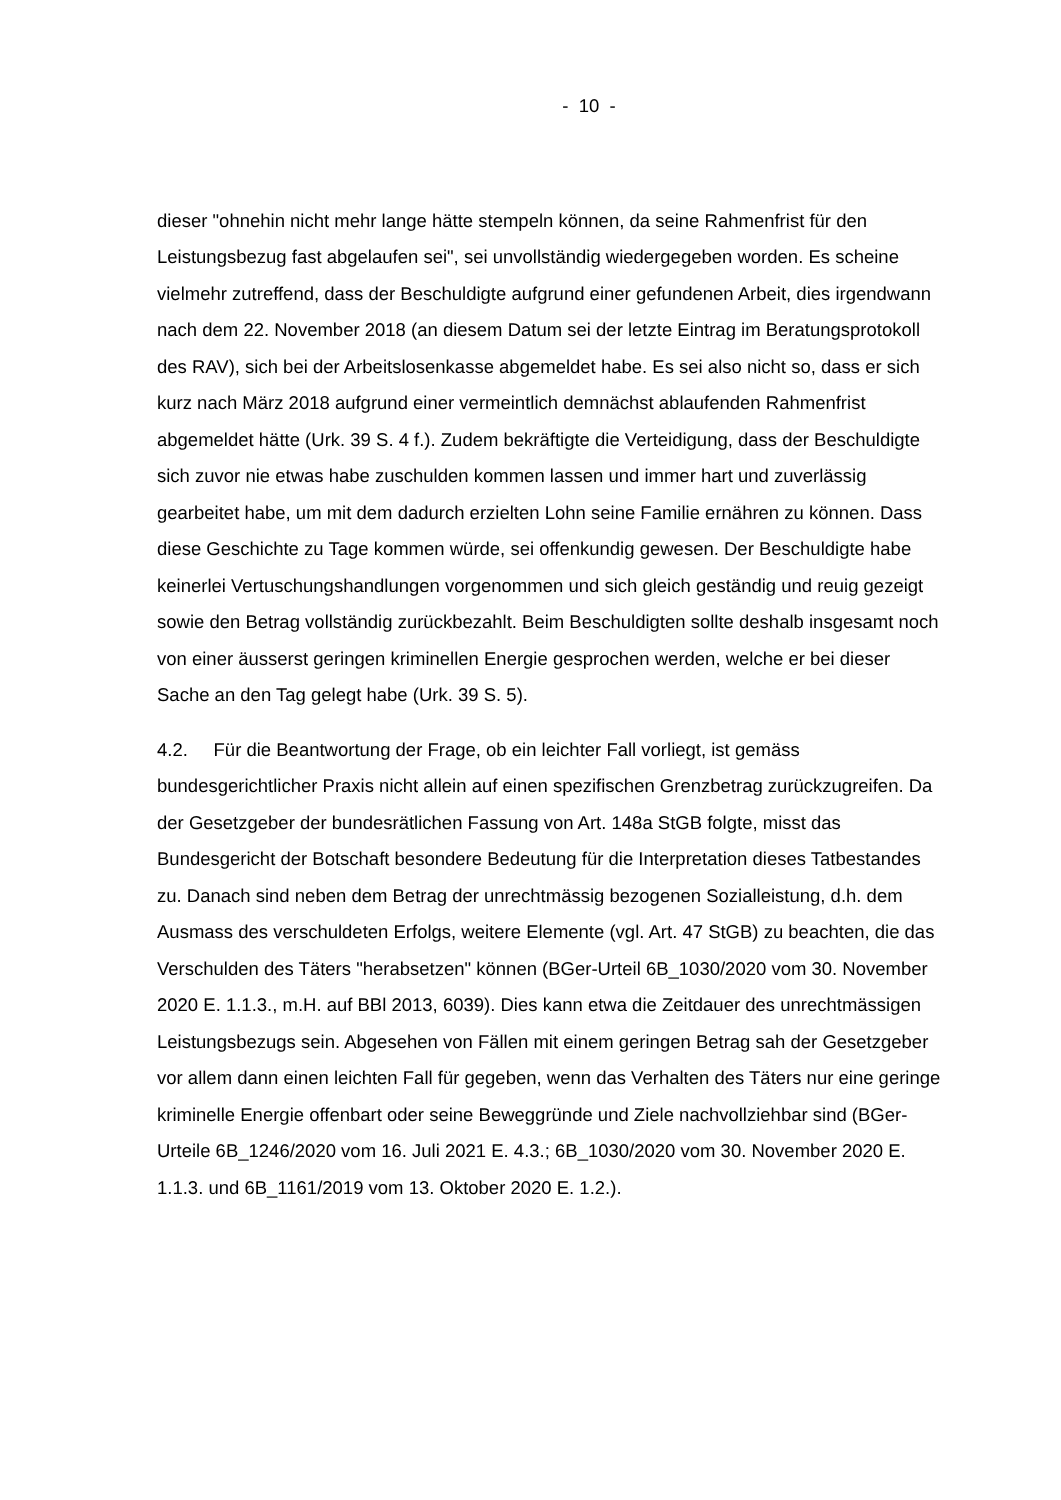- 10 -
dieser "ohnehin nicht mehr lange hätte stempeln können, da seine Rahmenfrist für den Leistungsbezug fast abgelaufen sei", sei unvollständig wiedergegeben worden. Es scheine vielmehr zutreffend, dass der Beschuldigte aufgrund einer gefundenen Arbeit, dies irgendwann nach dem 22. November 2018 (an diesem Datum sei der letzte Eintrag im Beratungsprotokoll des RAV), sich bei der Arbeitslosenkasse abgemeldet habe. Es sei also nicht so, dass er sich kurz nach März 2018 aufgrund einer vermeintlich demnächst ablaufenden Rahmenfrist abgemeldet hätte (Urk. 39 S. 4 f.). Zudem bekräftigte die Verteidigung, dass der Beschuldigte sich zuvor nie etwas habe zuschulden kommen lassen und immer hart und zuverlässig gearbeitet habe, um mit dem dadurch erzielten Lohn seine Familie ernähren zu können. Dass diese Geschichte zu Tage kommen würde, sei offenkundig gewesen. Der Beschuldigte habe keinerlei Vertuschungshandlungen vorgenommen und sich gleich geständig und reuig gezeigt sowie den Betrag vollständig zurückbezahlt. Beim Beschuldigten sollte deshalb insgesamt noch von einer äusserst geringen kriminellen Energie gesprochen werden, welche er bei dieser Sache an den Tag gelegt habe (Urk. 39 S. 5).
4.2. Für die Beantwortung der Frage, ob ein leichter Fall vorliegt, ist gemäss bundesgerichtlicher Praxis nicht allein auf einen spezifischen Grenzbetrag zurückzugreifen. Da der Gesetzgeber der bundesrätlichen Fassung von Art. 148a StGB folgte, misst das Bundesgericht der Botschaft besondere Bedeutung für die Interpretation dieses Tatbestandes zu. Danach sind neben dem Betrag der unrechtmässig bezogenen Sozialleistung, d.h. dem Ausmass des verschuldeten Erfolgs, weitere Elemente (vgl. Art. 47 StGB) zu beachten, die das Verschulden des Täters "herabsetzen" können (BGer-Urteil 6B_1030/2020 vom 30. November 2020 E. 1.1.3., m.H. auf BBl 2013, 6039). Dies kann etwa die Zeitdauer des unrechtmässigen Leistungsbezugs sein. Abgesehen von Fällen mit einem geringen Betrag sah der Gesetzgeber vor allem dann einen leichten Fall für gegeben, wenn das Verhalten des Täters nur eine geringe kriminelle Energie offenbart oder seine Beweggründe und Ziele nachvollziehbar sind (BGer-Urteile 6B_1246/2020 vom 16. Juli 2021 E. 4.3.; 6B_1030/2020 vom 30. November 2020 E. 1.1.3. und 6B_1161/2019 vom 13. Oktober 2020 E. 1.2.).